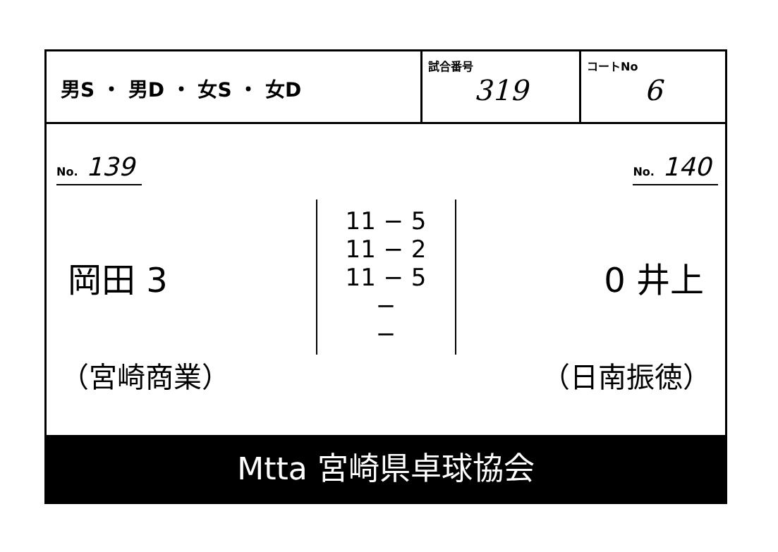男S ・ 男D ・ 女S ・ 女D
試合番号
319
コートNo
6
No. 139 No. 140
岡田 3
11 − 5
11 − 2
11 − 5
−
−
0 井上
（宮崎商業） （日南振徳）
Mtta 宮崎県卓球協会